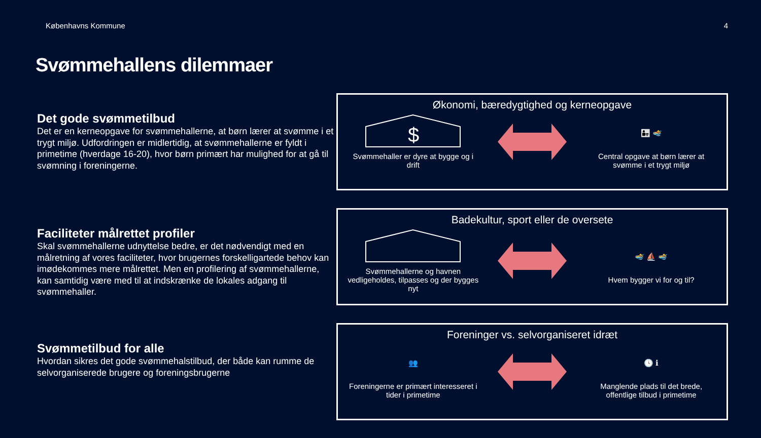Københavns Kommune 4
Svømmehallens dilemmaer
Det gode svømmetilbud
Det er en kerneopgave for svømmehallerne, at børn lærer at svømme i et trygt miljø. Udfordringen er midlertidig, at svømmehallerne er fyldt i primetime (hverdage 16-20), hvor børn primært har mulighed for at gå til svømning i foreningerne.
Faciliteter målrettet profiler
Skal svømmehallerne udnyttelse bedre, er det nødvendigt med en målretning af vores faciliteter, hvor brugernes forskelligartede behov kan imødekommes mere målrettet. Men en profilering af svømmehallerne, kan samtidig være med til at indskrænke de lokales adgang til svømmehaller.
Svømmetilbud for alle
Hvordan sikres det gode svømmehalstilbud, der både kan rumme de selvorganiserede brugere og foreningsbrugerne
Økonomi, bæredygtighed og kerneopgave
$
Svømmehaller er dyre at bygge og i drift
👨‍👧 🏊
Central opgave at børn lærer at svømme i et trygt miljø
Badekultur, sport eller de oversete
Svømmehallerne og havnen vedligeholdes, tilpasses og der bygges nyt
🏊 ⛵ 🏊
Hvem bygger vi for og til?
Foreninger vs. selvorganiseret idræt
👥
Foreningerne er primært interesseret i tider i primetime
🕓 ℹ
Manglende plads til det brede, offentlige tilbud i primetime